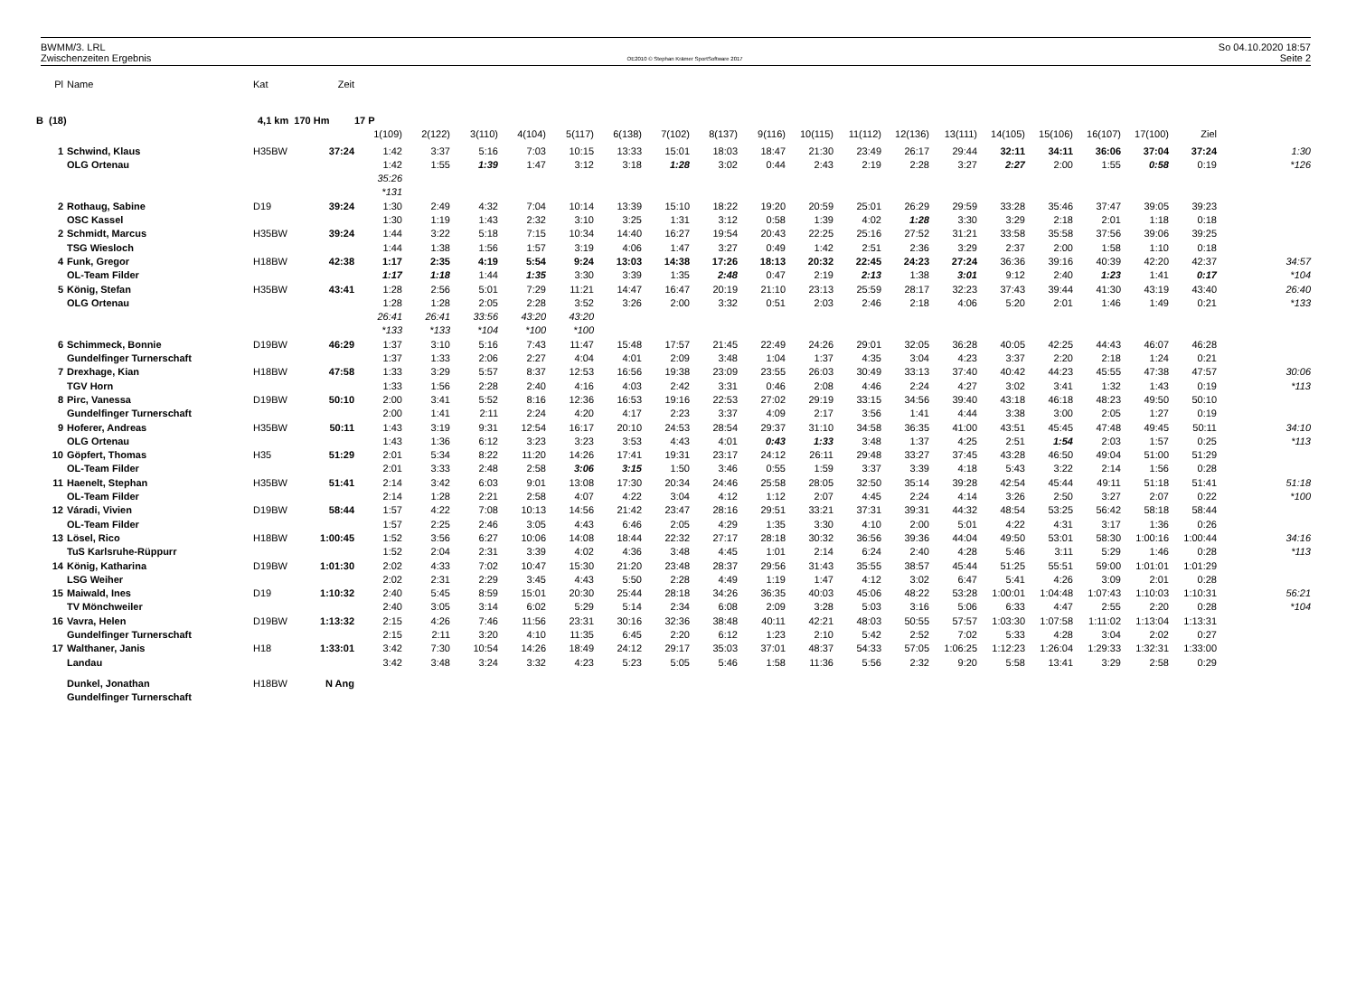BWMM/3. LRL
Zwischenzeiten Ergebnis
OE2010 © Stephan Krämer SportSoftware 2017
So 04.10.2020 18:57
Seite 2
| Pl | Name | Kat | Zeit | | | | | | | | | | | | | | | | | | | |
| --- | --- | --- | --- | --- | --- | --- | --- | --- | --- | --- | --- | --- | --- | --- | --- | --- | --- | --- | --- | --- | --- | --- |
| B (18) | | 4,1 km 170 Hm | | 17 P | | | | | | | | | | | | | | | | | | |
| | | | | 1(109) | 2(122) | 3(110) | 4(104) | 5(117) | 6(138) | 7(102) | 8(137) | 9(116) | 10(115) | 11(112) | 12(136) | 13(111) | 14(105) | 15(106) | 16(107) | 17(100) | Ziel | |
| 1 | Schwind, Klaus | H35BW | 37:24 | 1:42 | 3:37 | 5:16 | 7:03 | 10:15 | 13:33 | 15:01 | 18:03 | 18:47 | 21:30 | 23:49 | 26:17 | 29:44 | 32:11 | 34:11 | 36:06 | 37:04 | 37:24 | 1:30 |
| | OLG Ortenau | | | 1:42 | 1:55 | 1:39 | 1:47 | 3:12 | 3:18 | 1:28 | 3:02 | 0:44 | 2:43 | 2:19 | 2:28 | 3:27 | 2:27 | 2:00 | 1:55 | 0:58 | 0:19 | *126 |
| | | | | 35:26 | | | | | | | | | | | | | | | | | | |
| | | | | *131 | | | | | | | | | | | | | | | | | | |
| 2 | Rothaug, Sabine | D19 | 39:24 | 1:30 | 2:49 | 4:32 | 7:04 | 10:14 | 13:39 | 15:10 | 18:22 | 19:20 | 20:59 | 25:01 | 26:29 | 29:59 | 33:28 | 35:46 | 37:47 | 39:05 | 39:23 | |
| | OSC Kassel | | | 1:30 | 1:19 | 1:43 | 2:32 | 3:10 | 3:25 | 1:31 | 3:12 | 0:58 | 1:39 | 4:02 | 1:28 | 3:30 | 3:29 | 2:18 | 2:01 | 1:18 | 0:18 | |
| 2 | Schmidt, Marcus | H35BW | 39:24 | 1:44 | 3:22 | 5:18 | 7:15 | 10:34 | 14:40 | 16:27 | 19:54 | 20:43 | 22:25 | 25:16 | 27:52 | 31:21 | 33:58 | 35:58 | 37:56 | 39:06 | 39:25 | |
| | TSG Wiesloch | | | 1:44 | 1:38 | 1:56 | 1:57 | 3:19 | 4:06 | 1:47 | 3:27 | 0:49 | 1:42 | 2:51 | 2:36 | 3:29 | 2:37 | 2:00 | 1:58 | 1:10 | 0:18 | |
| 4 | Funk, Gregor | H18BW | 42:38 | 1:17 | 2:35 | 4:19 | 5:54 | 9:24 | 13:03 | 14:38 | 17:26 | 18:13 | 20:32 | 22:45 | 24:23 | 27:24 | 36:36 | 39:16 | 40:39 | 42:20 | 42:37 | 34:57 |
| | OL-Team Filder | | | 1:17 | 1:18 | 1:44 | 1:35 | 3:30 | 3:39 | 1:35 | 2:48 | 0:47 | 2:19 | 2:13 | 1:38 | 3:01 | 9:12 | 2:40 | 1:23 | 1:41 | 0:17 | *104 |
| 5 | König, Stefan | H35BW | 43:41 | 1:28 | 2:56 | 5:01 | 7:29 | 11:21 | 14:47 | 16:47 | 20:19 | 21:10 | 23:13 | 25:59 | 28:17 | 32:23 | 37:43 | 39:44 | 41:30 | 43:19 | 43:40 | 26:40 |
| | OLG Ortenau | | | 1:28 | 1:28 | 2:05 | 2:28 | 3:52 | 3:26 | 2:00 | 3:32 | 0:51 | 2:03 | 2:46 | 2:18 | 4:06 | 5:20 | 2:01 | 1:46 | 1:49 | 0:21 | *133 |
| | | | | 26:41 | 26:41 | 33:56 | 43:20 | 43:20 | | | | | | | | | | | | | | |
| | | | | *133 | *133 | *104 | *100 | *100 | | | | | | | | | | | | | | |
| 6 | Schimmeck, Bonnie | D19BW | 46:29 | 1:37 | 3:10 | 5:16 | 7:43 | 11:47 | 15:48 | 17:57 | 21:45 | 22:49 | 24:26 | 29:01 | 32:05 | 36:28 | 40:05 | 42:25 | 44:43 | 46:07 | 46:28 | |
| | Gundelfinger Turnerschaft | | | 1:37 | 1:33 | 2:06 | 2:27 | 4:04 | 4:01 | 2:09 | 3:48 | 1:04 | 1:37 | 4:35 | 3:04 | 4:23 | 3:37 | 2:20 | 2:18 | 1:24 | 0:21 | |
| 7 | Drexhage, Kian | H18BW | 47:58 | 1:33 | 3:29 | 5:57 | 8:37 | 12:53 | 16:56 | 19:38 | 23:09 | 23:55 | 26:03 | 30:49 | 33:13 | 37:40 | 40:42 | 44:23 | 45:55 | 47:38 | 47:57 | 30:06 |
| | TGV Horn | | | 1:33 | 1:56 | 2:28 | 2:40 | 4:16 | 4:03 | 2:42 | 3:31 | 0:46 | 2:08 | 4:46 | 2:24 | 4:27 | 3:02 | 3:41 | 1:32 | 1:43 | 0:19 | *113 |
| 8 | Pirc, Vanessa | D19BW | 50:10 | 2:00 | 3:41 | 5:52 | 8:16 | 12:36 | 16:53 | 19:16 | 22:53 | 27:02 | 29:19 | 33:15 | 34:56 | 39:40 | 43:18 | 46:18 | 48:23 | 49:50 | 50:10 | |
| | Gundelfinger Turnerschaft | | | 2:00 | 1:41 | 2:11 | 2:24 | 4:20 | 4:17 | 2:23 | 3:37 | 4:09 | 2:17 | 3:56 | 1:41 | 4:44 | 3:38 | 3:00 | 2:05 | 1:27 | 0:19 | |
| 9 | Hoferer, Andreas | H35BW | 50:11 | 1:43 | 3:19 | 9:31 | 12:54 | 16:17 | 20:10 | 24:53 | 28:54 | 29:37 | 31:10 | 34:58 | 36:35 | 41:00 | 43:51 | 45:45 | 47:48 | 49:45 | 50:11 | 34:10 |
| | OLG Ortenau | | | 1:43 | 1:36 | 6:12 | 3:23 | 3:23 | 3:53 | 4:43 | 4:01 | 0:43 | 1:33 | 3:48 | 1:37 | 4:25 | 2:51 | 1:54 | 2:03 | 1:57 | 0:25 | *113 |
| 10 | Göpfert, Thomas | H35 | 51:29 | 2:01 | 5:34 | 8:22 | 11:20 | 14:26 | 17:41 | 19:31 | 23:17 | 24:12 | 26:11 | 29:48 | 33:27 | 37:45 | 43:28 | 46:50 | 49:04 | 51:00 | 51:29 | |
| | OL-Team Filder | | | 2:01 | 3:33 | 2:48 | 2:58 | 3:06 | 3:15 | 1:50 | 3:46 | 0:55 | 1:59 | 3:37 | 3:39 | 4:18 | 5:43 | 3:22 | 2:14 | 1:56 | 0:28 | |
| 11 | Haenelt, Stephan | H35BW | 51:41 | 2:14 | 3:42 | 6:03 | 9:01 | 13:08 | 17:30 | 20:34 | 24:46 | 25:58 | 28:05 | 32:50 | 35:14 | 39:28 | 42:54 | 45:44 | 49:11 | 51:18 | 51:41 | 51:18 |
| | OL-Team Filder | | | 2:14 | 1:28 | 2:21 | 2:58 | 4:07 | 4:22 | 3:04 | 4:12 | 1:12 | 2:07 | 4:45 | 2:24 | 4:14 | 3:26 | 2:50 | 3:27 | 2:07 | 0:22 | *100 |
| 12 | Váradi, Vivien | D19BW | 58:44 | 1:57 | 4:22 | 7:08 | 10:13 | 14:56 | 21:42 | 23:47 | 28:16 | 29:51 | 33:21 | 37:31 | 39:31 | 44:32 | 48:54 | 53:25 | 56:42 | 58:18 | 58:44 | |
| | OL-Team Filder | | | 1:57 | 2:25 | 2:46 | 3:05 | 4:43 | 6:46 | 2:05 | 4:29 | 1:35 | 3:30 | 4:10 | 2:00 | 5:01 | 4:22 | 4:31 | 3:17 | 1:36 | 0:26 | |
| 13 | Lösel, Rico | H18BW | 1:00:45 | 1:52 | 3:56 | 6:27 | 10:06 | 14:08 | 18:44 | 22:32 | 27:17 | 28:18 | 30:32 | 36:56 | 39:36 | 44:04 | 49:50 | 53:01 | 58:30 | 1:00:16 | 1:00:44 | 34:16 |
| | TuS Karlsruhe-Rüppurr | | | 1:52 | 2:04 | 2:31 | 3:39 | 4:02 | 4:36 | 3:48 | 4:45 | 1:01 | 2:14 | 6:24 | 2:40 | 4:28 | 5:46 | 3:11 | 5:29 | 1:46 | 0:28 | *113 |
| 14 | König, Katharina | D19BW | 1:01:30 | 2:02 | 4:33 | 7:02 | 10:47 | 15:30 | 21:20 | 23:48 | 28:37 | 29:56 | 31:43 | 35:55 | 38:57 | 45:44 | 51:25 | 55:51 | 59:00 | 1:01:01 | 1:01:29 | |
| | LSG Weiher | | | 2:02 | 2:31 | 2:29 | 3:45 | 4:43 | 5:50 | 2:28 | 4:49 | 1:19 | 1:47 | 4:12 | 3:02 | 6:47 | 5:41 | 4:26 | 3:09 | 2:01 | 0:28 | |
| 15 | Maiwald, Ines | D19 | 1:10:32 | 2:40 | 5:45 | 8:59 | 15:01 | 20:30 | 25:44 | 28:18 | 34:26 | 36:35 | 40:03 | 45:06 | 48:22 | 53:28 | 1:00:01 | 1:04:48 | 1:07:43 | 1:10:03 | 1:10:31 | 56:21 |
| | TV Mönchweiler | | | 2:40 | 3:05 | 3:14 | 6:02 | 5:29 | 5:14 | 2:34 | 6:08 | 2:09 | 3:28 | 5:03 | 3:16 | 5:06 | 6:33 | 4:47 | 2:55 | 2:20 | 0:28 | *104 |
| 16 | Vavra, Helen | D19BW | 1:13:32 | 2:15 | 4:26 | 7:46 | 11:56 | 23:31 | 30:16 | 32:36 | 38:48 | 40:11 | 42:21 | 48:03 | 50:55 | 57:57 | 1:03:30 | 1:07:58 | 1:11:02 | 1:13:04 | 1:13:31 | |
| | Gundelfinger Turnerschaft | | | 2:15 | 2:11 | 3:20 | 4:10 | 11:35 | 6:45 | 2:20 | 6:12 | 1:23 | 2:10 | 5:42 | 2:52 | 7:02 | 5:33 | 4:28 | 3:04 | 2:02 | 0:27 | |
| 17 | Walthaner, Janis | H18 | 1:33:01 | 3:42 | 7:30 | 10:54 | 14:26 | 18:49 | 24:12 | 29:17 | 35:03 | 37:01 | 48:37 | 54:33 | 57:05 | 1:06:25 | 1:12:23 | 1:26:04 | 1:29:33 | 1:32:31 | 1:33:00 | |
| | Landau | | | 3:42 | 3:48 | 3:24 | 3:32 | 4:23 | 5:23 | 5:05 | 5:46 | 1:58 | 11:36 | 5:56 | 2:32 | 9:20 | 5:58 | 13:41 | 3:29 | 2:58 | 0:29 | |
| | Dunkel, Jonathan | H18BW | N Ang | | | | | | | | | | | | | | | | | | | |
| | Gundelfinger Turnerschaft | | | | | | | | | | | | | | | | | | | | | |